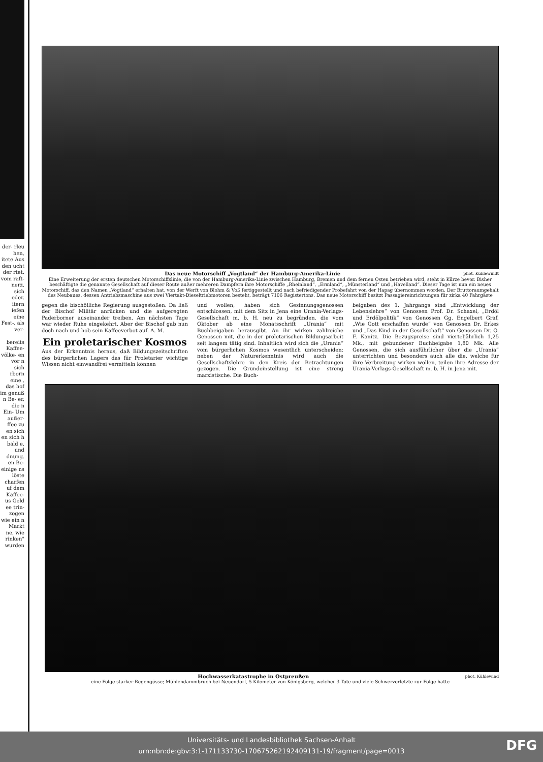der- rleu hen, itete Aus den ucht der rtet. vom raft- nerz, sich eder.
itern iefen eine Fest-, als ver-
bereits Kaffee- völke- en vor n sich rborn eine , das hof im genuß n Be- er, die n Ein- Um außer- ffee zu en sich en sich h bald e, und dnung. en Be- einige ns löste charfen uf dem Kaffee- us Geld ee trin- zogen wie ein n Markt ne, wie rinken" wurden
phot. Kühlewindt Das neue Motorschiff „Vogtland“ der Hamburg-Amerika-Linie
Eine Erweiterung der ersten deutschen Motorschiffslinie, die von der Hamburg-Amerika-Linie zwischen Hamburg, Bremen und dem fernen Osten betrieben wird, steht in Kürze bevor. Bisher beschäftigte die genannte Gesellschaft auf dieser Route außer mehreren Dampfern ihre Motorschiffe „Rheinland“, „Ermland“, „Münsterland“ und „Havelland“. Dieser Tage ist nun ein neues Motorschiff, das den Namen „Vogtland“ erhalten hat, von der Werft von Blohm & Voß fertiggestellt und nach befriedigender Probefahrt von der Hapag übernommen worden. Der Bruttoraumgehalt des Neubaues, dessen Antriebsmaschine aus zwei Viertakt-Dieseltriebmotoren besteht, beträgt 7106 Registertons. Das neue Motorschiff besitzt Passagiereinrichtungen für zirka 40 Fahrgäste
gegen die bischöfliche Regierung ausgestoßen. Da ließ der Bischof Militär anrücken und die aufgeregten Paderborner auseinander treiben. Am nächsten Tage war wieder Ruhe eingekehrt. Aber der Bischof gab nun doch nach und hob sein Kaffeeverbot auf. A. M.
Ein proletarischer Kosmos
Aus der Erkenntnis heraus, daß Bildungszeitschriften des bürgerlichen Lagers das für Proletarier wichtige Wissen nicht einwandfrei vermitteln können
und wollen, haben sich Gesinnungsgenossen entschlossen, mit dem Sitz in Jena eine Urania-Verlags-Gesellschaft m. b. H. neu zu begründen, die vom Oktober ab eine Monatsschrift „Urania“ mit Buchbeigaben herausgibt. An ihr wirken zahlreiche Genossen mit, die in der proletarischen Bildungsarbeit seit langem tätig sind. Inhaltlich wird sich die „Urania“ vom bürgerlichen Kosmos wesentlich unterscheiden: neben der Naturerkenntnis wird auch die Gesellschaftslehre in den Kreis der Betrachtungen gezogen. Die Grundeinstellung ist eine streng marxistische. Die Buch-
beigaben des 1. Jahrgangs sind „Entwicklung der Lebenslehre“ von Genossen Prof. Dr. Schaxel, „Erdöl und Erdölpolitik“ von Genossen Gg. Engelbert Graf, „Wie Gott erschaffen wurde“ von Genossen Dr. Erkes und „Das Kind in der Gesellschaft“ von Genossen Dr. O. F. Kanitz. Die Bezugspreise sind vierteljährlich 1,25 Mk., mit gebundener Buchbeigabe 1,80 Mk. Alle Genossen, die sich ausführlicher über die „Urania“ unterrichten und besonders auch alle die, welche für ihre Verbreitung wirken wollen, teilen ihre Adresse der Urania-Verlags-Gesellschaft m. b. H. in Jena mit.
phot. Kühlewind Hochwasserkatastrophe in Ostpreußen
eine Folge starker Regengüsse; Mühlendammbruch bei Neuendorf, 5 Kilometer von Königsberg, welcher 3 Tote und viele Schwerverletzte zur Folge hatte
Universitäts- und Landesbibliothek Sachsen-Anhalt
urn:nbn:de:gbv:3:1-171133730-17067526219240913​1-19/fragment/page=0013
DFG